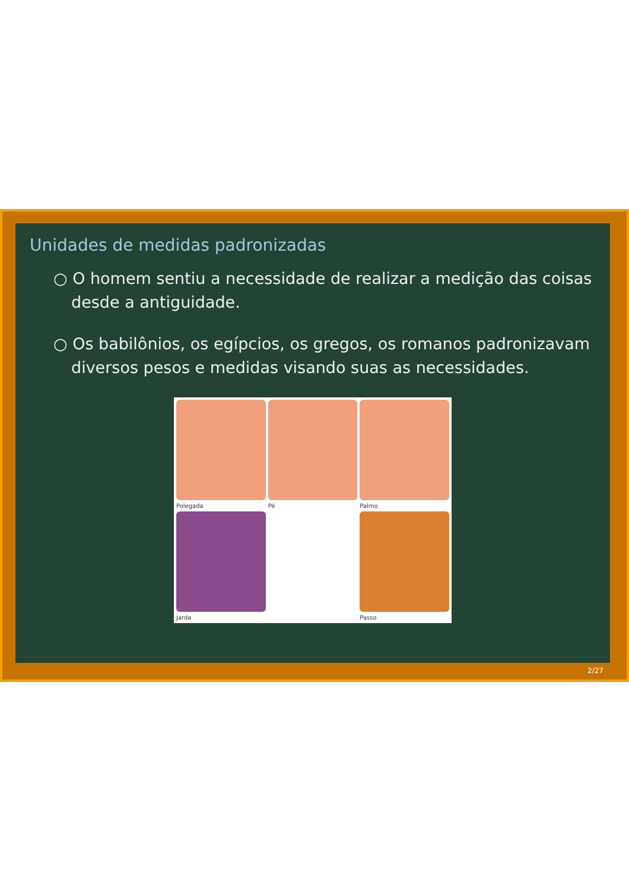Unidades de medidas padronizadas
○ O homem sentiu a necessidade de realizar a medição das coisas desde a antiguidade.
○ Os babilônios, os egípcios, os gregos, os romanos padronizavam diversos pesos e medidas visando suas as necessidades.
Polegada
Pé
Palmo
Jarda
Passo
2/27